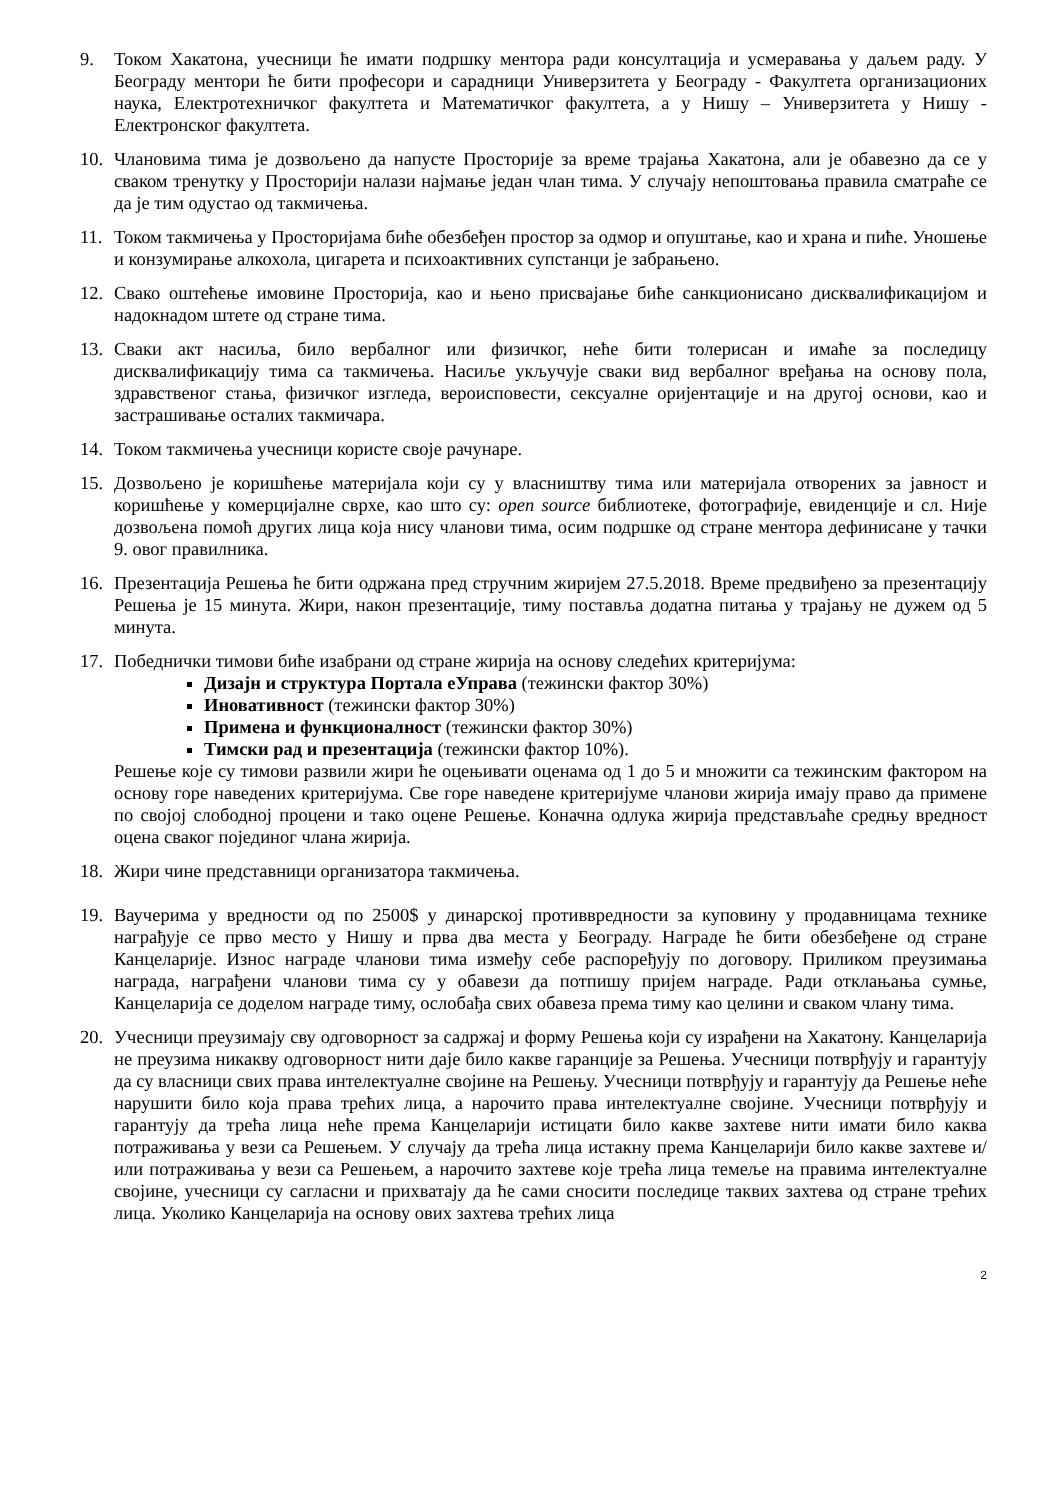9. Током Хакатона, учесници ће имати подршку ментора ради консултација и усмеравања у даљем раду. У Београду ментори ће бити професори и сарадници Универзитета у Београду - Факултета организационих наука, Електротехничког факултета и Математичког факултета, а у Нишу – Универзитета у Нишу - Електронског факултета.
10. Члановима тима је дозвољено да напусте Просторије за време трајања Хакатона, али је обавезно да се у сваком тренутку у Просторији налази најмање један члан тима. У случају непоштовања правила сматраће се да је тим одустао од такмичења.
11. Током такмичења у Просторијама биће обезбеђен простор за одмор и опуштање, као и храна и пиће. Уношење и конзумирање алкохола, цигарета и психоактивних супстанци је забрањено.
12. Свако оштећење имовине Просторија, као и њено присвајање биће санкционисано дисквалификацијом и надокнадом штете од стране тима.
13. Сваки акт насиља, било вербалног или физичког, неће бити толерисан и имаће за последицу дисквалификацију тима са такмичења. Насиље укључује сваки вид вербалног вређања на основу пола, здравственог стања, физичког изгледа, вероисповести, сексуалне оријентације и на другој основи, као и застрашивање осталих такмичара.
14. Током такмичења учесници користе своје рачунаре.
15. Дозвољено је коришћење материјала који су у власништву тима или материјала отворених за јавност и коришћење у комерцијалне сврхе, као што су: open source библиотеке, фотографије, евиденције и сл. Није дозвољена помоћ других лица која нису чланови тима, осим подршке од стране ментора дефинисане у тачки 9. овог правилника.
16. Презентација Решења ће бити одржана пред стручним жиријем 27.5.2018. Време предвиђено за презентацију Решења је 15 минута. Жири, након презентације, тиму поставља додатна питања у трајању не дужем од 5 минута.
17. Победнички тимови биће изабрани од стране жирија на основу следећих критеријума:
Дизајн и структура Портала еУправа (тежински фактор 30%)
Иновативност (тежински фактор 30%)
Примена и функционалност (тежински фактор 30%)
Тимски рад и презентација (тежински фактор 10%).
Решење које су тимови развили жири ће оцењивати оценама од 1 до 5 и множити са тежинским фактором на основу горе наведених критеријума. Све горе наведене критеријуме чланови жирија имају право да примене по својој слободној процени и тако оцене Решење. Коначна одлука жирија представљаће средњу вредност оцена сваког појединог члана жирија.
18. Жири чине представници организатора такмичења.
19. Ваучерима у вредности од по 2500$ у динарској противвредности за куповину у продавницама технике награђује се прво место у Нишу и прва два места у Београду. Награде ће бити обезбеђене од стране Канцеларије. Износ награде чланови тима између себе распоређују по договору. Приликом преузимања награда, награђени чланови тима су у обавези да потпишу пријем награде. Ради отклањања сумње, Канцеларија се доделом награде тиму, ослобађа свих обавеза према тиму као целини и сваком члану тима.
20. Учесници преузимају сву одговорност за садржај и форму Решења који су израђени на Хакатону. Канцеларија не преузима никакву одговорност нити даје било какве гаранције за Решења. Учесници потврђују и гарантују да су власници свих права интелектуалне својине на Решењу. Учесници потврђују и гарантују да Решење неће нарушити било која права трећих лица, а нарочито права интелектуалне својине. Учесници потврђују и гарантују да трећа лица неће према Канцеларији истицати било какве захтеве нити имати било каква потраживања у вези са Решењем. У случају да трећа лица истакну према Канцеларији било какве захтеве и/или потраживања у вези са Решењем, а нарочито захтеве које трећа лица темеље на правима интелектуалне својине, учесници су сагласни и прихватају да ће сами сносити последице таквих захтева од стране трећих лица. Уколико Канцеларија на основу ових захтева трећих лица
2